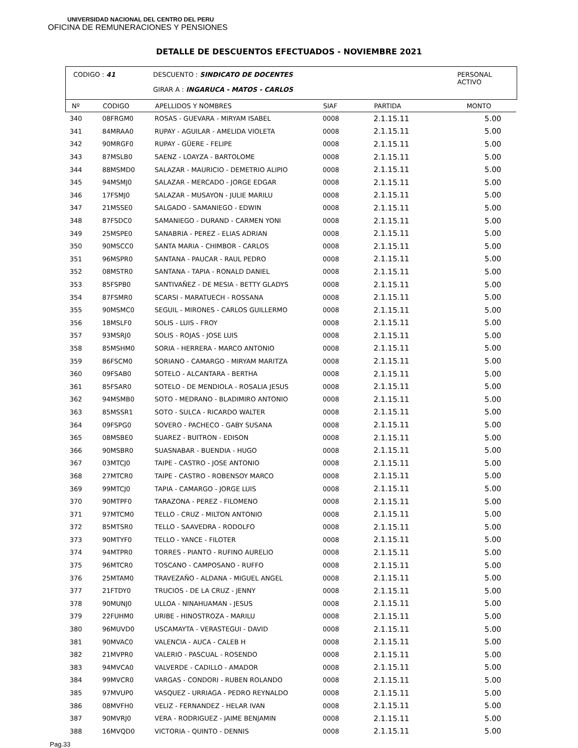UNIVERSIDAD NACIONAL DEL CENTRO DEL PERU
OFICINA DE REMUNERACIONES Y PENSIONES
DETALLE DE DESCUENTOS EFECTUADOS - NOVIEMBRE 2021
CODIGO : 41 DESCUENTO : SINDICATO DE DOCENTES
GIRAR A : INGARUCA - MATOS - CARLOS
PERSONAL
ACTIVO
| Nº | CODIGO | APELLIDOS Y NOMBRES | SIAF | PARTIDA | MONTO |
| --- | --- | --- | --- | --- | --- |
| 340 | 08FRGM0 | ROSAS - GUEVARA - MIRYAM ISABEL | 0008 | 2.1.15.11 | 5.00 |
| 341 | 84MRAA0 | RUPAY - AGUILAR - AMELIDA VIOLETA | 0008 | 2.1.15.11 | 5.00 |
| 342 | 90MRGF0 | RUPAY - GÜERE - FELIPE | 0008 | 2.1.15.11 | 5.00 |
| 343 | 87MSLB0 | SAENZ - LOAYZA - BARTOLOME | 0008 | 2.1.15.11 | 5.00 |
| 344 | 88MSMD0 | SALAZAR - MAURICIO - DEMETRIO ALIPIO | 0008 | 2.1.15.11 | 5.00 |
| 345 | 94MSMJ0 | SALAZAR - MERCADO - JORGE EDGAR | 0008 | 2.1.15.11 | 5.00 |
| 346 | 17FSMJ0 | SALAZAR - MUSAYON - JULIE MARILU | 0008 | 2.1.15.11 | 5.00 |
| 347 | 21MSSE0 | SALGADO - SAMANIEGO - EDWIN | 0008 | 2.1.15.11 | 5.00 |
| 348 | 87FSDC0 | SAMANIEGO - DURAND - CARMEN YONI | 0008 | 2.1.15.11 | 5.00 |
| 349 | 25MSPE0 | SANABRIA - PEREZ - ELIAS ADRIAN | 0008 | 2.1.15.11 | 5.00 |
| 350 | 90MSCC0 | SANTA MARIA - CHIMBOR - CARLOS | 0008 | 2.1.15.11 | 5.00 |
| 351 | 96MSPR0 | SANTANA - PAUCAR - RAUL PEDRO | 0008 | 2.1.15.11 | 5.00 |
| 352 | 08MSTR0 | SANTANA - TAPIA - RONALD DANIEL | 0008 | 2.1.15.11 | 5.00 |
| 353 | 85FSPB0 | SANTIVAÑEZ - DE MESIA - BETTY GLADYS | 0008 | 2.1.15.11 | 5.00 |
| 354 | 87FSMR0 | SCARSI - MARATUECH - ROSSANA | 0008 | 2.1.15.11 | 5.00 |
| 355 | 90MSMC0 | SEGUIL - MIRONES - CARLOS GUILLERMO | 0008 | 2.1.15.11 | 5.00 |
| 356 | 18MSLF0 | SOLIS - LUIS - FROY | 0008 | 2.1.15.11 | 5.00 |
| 357 | 93MSRJ0 | SOLIS - ROJAS - JOSE LUIS | 0008 | 2.1.15.11 | 5.00 |
| 358 | 85MSHM0 | SORIA - HERRERA - MARCO ANTONIO | 0008 | 2.1.15.11 | 5.00 |
| 359 | 86FSCM0 | SORIANO - CAMARGO - MIRYAM MARITZA | 0008 | 2.1.15.11 | 5.00 |
| 360 | 09FSAB0 | SOTELO - ALCANTARA - BERTHA | 0008 | 2.1.15.11 | 5.00 |
| 361 | 85FSAR0 | SOTELO - DE MENDIOLA - ROSALIA JESUS | 0008 | 2.1.15.11 | 5.00 |
| 362 | 94MSMB0 | SOTO - MEDRANO - BLADIMIRO ANTONIO | 0008 | 2.1.15.11 | 5.00 |
| 363 | 85MSSR1 | SOTO - SULCA - RICARDO WALTER | 0008 | 2.1.15.11 | 5.00 |
| 364 | 09FSPG0 | SOVERO - PACHECO - GABY SUSANA | 0008 | 2.1.15.11 | 5.00 |
| 365 | 08MSBE0 | SUAREZ - BUITRON - EDISON | 0008 | 2.1.15.11 | 5.00 |
| 366 | 90MSBR0 | SUASNABAR - BUENDIA - HUGO | 0008 | 2.1.15.11 | 5.00 |
| 367 | 03MTCJ0 | TAIPE - CASTRO - JOSE ANTONIO | 0008 | 2.1.15.11 | 5.00 |
| 368 | 27MTCR0 | TAIPE - CASTRO - ROBENSOY MARCO | 0008 | 2.1.15.11 | 5.00 |
| 369 | 99MTCJ0 | TAPIA - CAMARGO - JORGE LUIS | 0008 | 2.1.15.11 | 5.00 |
| 370 | 90MTPF0 | TARAZONA - PEREZ - FILOMENO | 0008 | 2.1.15.11 | 5.00 |
| 371 | 97MTCM0 | TELLO - CRUZ - MILTON ANTONIO | 0008 | 2.1.15.11 | 5.00 |
| 372 | 85MTSR0 | TELLO - SAAVEDRA - RODOLFO | 0008 | 2.1.15.11 | 5.00 |
| 373 | 90MTYF0 | TELLO - YANCE - FILOTER | 0008 | 2.1.15.11 | 5.00 |
| 374 | 94MTPR0 | TORRES - PIANTO - RUFINO AURELIO | 0008 | 2.1.15.11 | 5.00 |
| 375 | 96MTCR0 | TOSCANO - CAMPOSANO - RUFFO | 0008 | 2.1.15.11 | 5.00 |
| 376 | 25MTAM0 | TRAVEZAÑO - ALDANA - MIGUEL ANGEL | 0008 | 2.1.15.11 | 5.00 |
| 377 | 21FTDY0 | TRUCIOS - DE LA CRUZ - JENNY | 0008 | 2.1.15.11 | 5.00 |
| 378 | 90MUNJ0 | ULLOA - NINAHUAMAN - JESUS | 0008 | 2.1.15.11 | 5.00 |
| 379 | 22FUHM0 | URIBE - HINOSTROZA - MARILU | 0008 | 2.1.15.11 | 5.00 |
| 380 | 96MUVD0 | USCAMAYTA - VERASTEGUI - DAVID | 0008 | 2.1.15.11 | 5.00 |
| 381 | 90MVAC0 | VALENCIA - AUCA - CALEB H | 0008 | 2.1.15.11 | 5.00 |
| 382 | 21MVPR0 | VALERIO - PASCUAL - ROSENDO | 0008 | 2.1.15.11 | 5.00 |
| 383 | 94MVCA0 | VALVERDE - CADILLO - AMADOR | 0008 | 2.1.15.11 | 5.00 |
| 384 | 99MVCR0 | VARGAS - CONDORI - RUBEN ROLANDO | 0008 | 2.1.15.11 | 5.00 |
| 385 | 97MVUP0 | VASQUEZ - URRIAGA - PEDRO REYNALDO | 0008 | 2.1.15.11 | 5.00 |
| 386 | 08MVFH0 | VELIZ - FERNANDEZ - HELAR IVAN | 0008 | 2.1.15.11 | 5.00 |
| 387 | 90MVRJ0 | VERA - RODRIGUEZ - JAIME BENJAMIN | 0008 | 2.1.15.11 | 5.00 |
| 388 | 16MVQD0 | VICTORIA - QUINTO - DENNIS | 0008 | 2.1.15.11 | 5.00 |
Pag.33